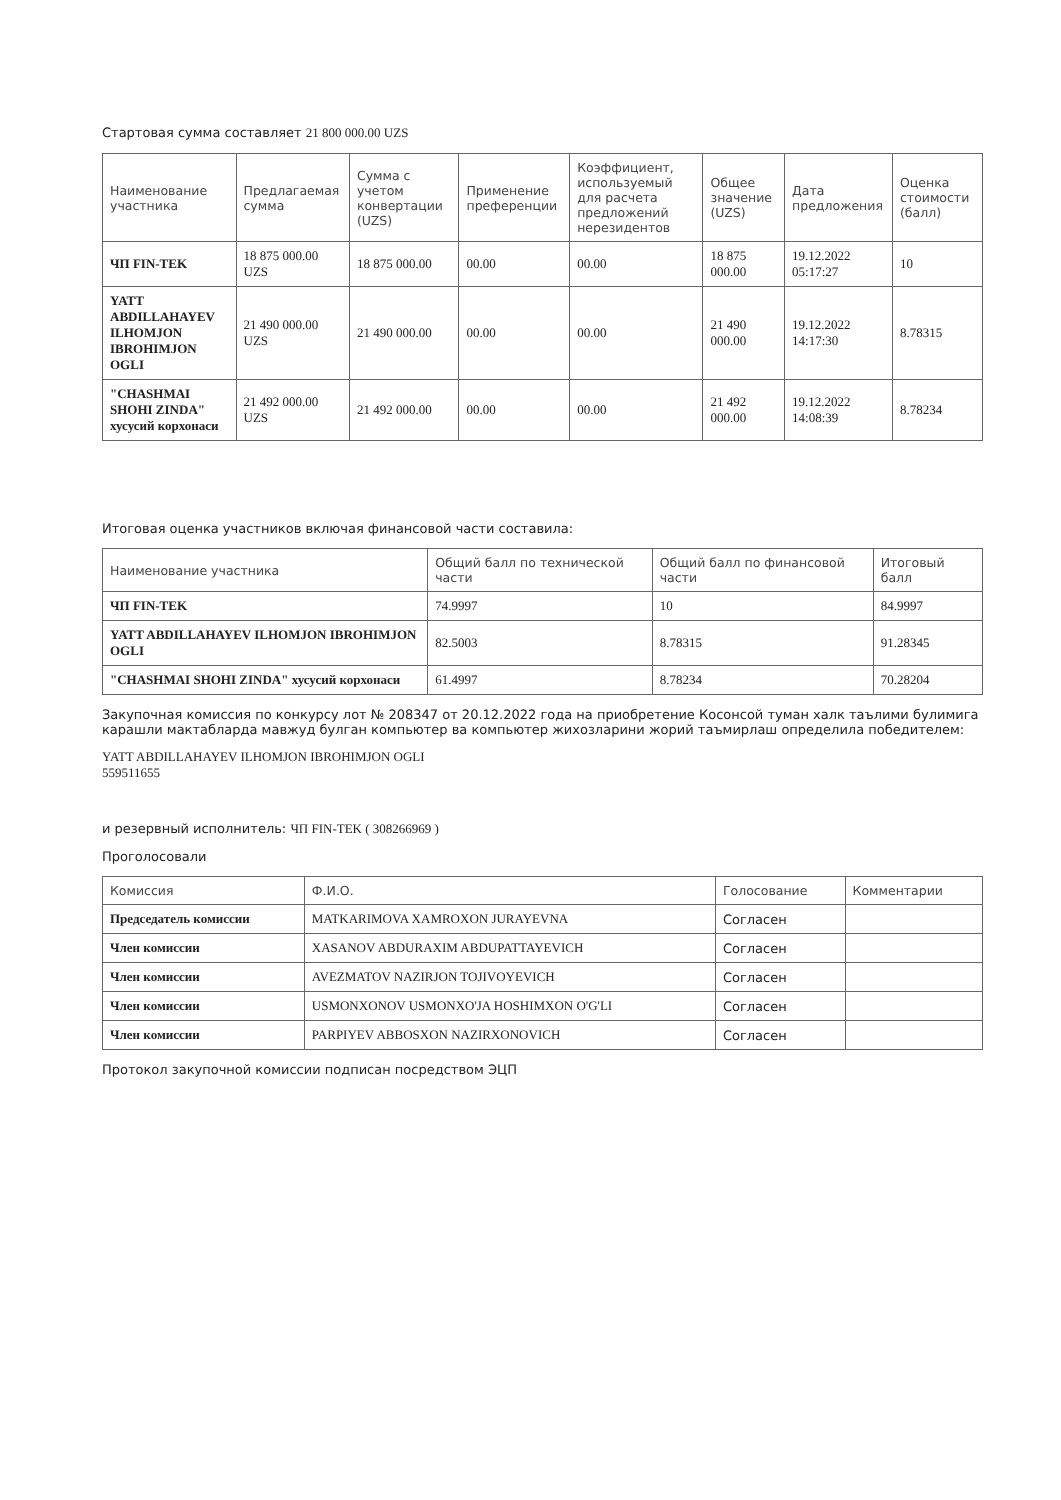Стартовая сумма составляет 21 800 000.00 UZS
| Наименование участника | Предлагаемая сумма | Сумма с учетом конвертации (UZS) | Применение преференции | Коэффициент, используемый для расчета предложений нерезидентов | Общее значение (UZS) | Дата предложения | Оценка стоимости (балл) |
| --- | --- | --- | --- | --- | --- | --- | --- |
| ЧП FIN-TEK | 18 875 000.00 UZS | 18 875 000.00 | 00.00 | 00.00 | 18 875 000.00 | 19.12.2022 05:17:27 | 10 |
| YATT ABDILLAHAYEV ILHOMJON IBROHIMJON OGLI | 21 490 000.00 UZS | 21 490 000.00 | 00.00 | 00.00 | 21 490 000.00 | 19.12.2022 14:17:30 | 8.78315 |
| "CHASHMAI SHOHI ZINDA" хусусий корхонаси | 21 492 000.00 UZS | 21 492 000.00 | 00.00 | 00.00 | 21 492 000.00 | 19.12.2022 14:08:39 | 8.78234 |
Итоговая оценка участников включая финансовой части составила:
| Наименование участника | Общий балл по технической части | Общий балл по финансовой части | Итоговый балл |
| --- | --- | --- | --- |
| ЧП FIN-TEK | 74.9997 | 10 | 84.9997 |
| YATT ABDILLAHAYEV ILHOMJON IBROHIMJON OGLI | 82.5003 | 8.78315 | 91.28345 |
| "CHASHMAI SHOHI ZINDA" хусусий корхонаси | 61.4997 | 8.78234 | 70.28204 |
Закупочная комиссия по конкурсу лот № 208347 от 20.12.2022 года на приобретение Косонсой туман халк таълими булимига карашли мактабларда мавжуд булган компьютер ва компьютер жихозларини жорий таъмирлаш определила победителем:
YATT ABDILLAHAYEV ILHOMJON IBROHIMJON OGLI
559511655
и резервный исполнитель: ЧП FIN-TEK ( 308266969 )
Проголосовали
| Комиссия | Ф.И.О. | Голосование | Комментарии |
| --- | --- | --- | --- |
| Председатель комиссии | MATKARIMOVA XAMROXON JURAYEVNA | Согласен | |
| Член комиссии | XASANOV ABDURAXIM ABDUPATTAYEVICH | Согласен | |
| Член комиссии | AVEZMATOV NAZIRJON TOJIVOYEVICH | Согласен | |
| Член комиссии | USMONXONOV USMONXO'JA HOSHIMXON O'G'LI | Согласен | |
| Член комиссии | PARPIYEV ABBOSXON NAZIRXONOVICH | Согласен | |
Протокол закупочной комиссии подписан посредством ЭЦП